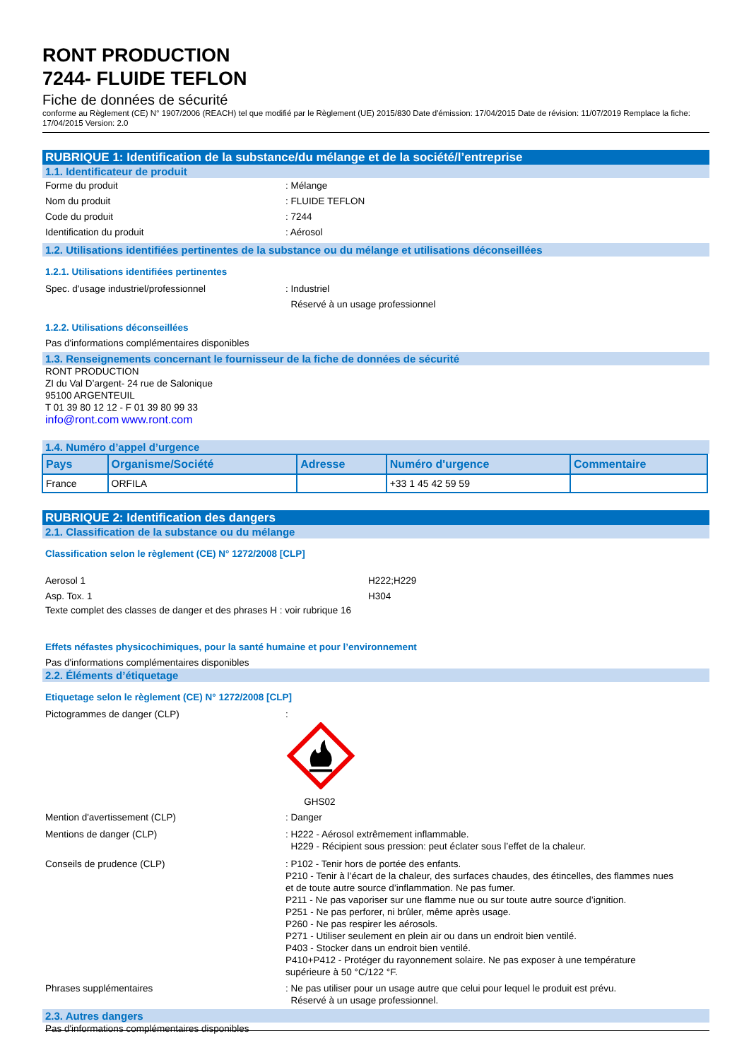RONT PRODUCTION
7244- FLUIDE TEFLON
Fiche de données de sécurité
conforme au Règlement (CE) N° 1907/2006 (REACH) tel que modifié par le Règlement (UE) 2015/830 Date d'émission: 17/04/2015 Date de révision: 11/07/2019 Remplace la fiche: 17/04/2015 Version: 2.0
RUBRIQUE 1: Identification de la substance/du mélange et de la société/l’entreprise
1.1. Identificateur de produit
Forme du produit: Mélange
Nom du produit: FLUIDE TEFLON
Code du produit: 7244
Identification du produit: Aérosol
1.2. Utilisations identifiées pertinentes de la substance ou du mélange et utilisations déconseillées
1.2.1. Utilisations identifiées pertinentes
Spec. d'usage industriel/professionnel: Industriel
Réservé à un usage professionnel
1.2.2. Utilisations déconseillées
Pas d'informations complémentaires disponibles
1.3. Renseignements concernant le fournisseur de la fiche de données de sécurité
RONT PRODUCTION
ZI du Val D’argent- 24 rue de Salonique
95100 ARGENTEUIL
T 01 39 80 12 12 - F 01 39 80 99 33
info@ront.com www.ront.com
1.4. Numéro d’appel d’urgence
| Pays | Organisme/Société | Adresse | Numéro d'urgence | Commentaire |
| --- | --- | --- | --- | --- |
| France | ORFILA | | +33 1 45 42 59 59 | |
RUBRIQUE 2: Identification des dangers
2.1. Classification de la substance ou du mélange
Classification selon le règlement (CE) N° 1272/2008 [CLP]
Aerosol 1 H222;H229
Asp. Tox. 1 H304
Texte complet des classes de danger et des phrases H : voir rubrique 16
Effets néfastes physicochimiques, pour la santé humaine et pour l’environnement
Pas d'informations complémentaires disponibles
2.2. Éléments d’étiquetage
Etiquetage selon le règlement (CE) N° 1272/2008 [CLP]
Pictogrammes de danger (CLP):
GHS02
Mention d'avertissement (CLP): Danger
Mentions de danger (CLP): H222 - Aérosol extrêmement inflammable.
H229 - Récipient sous pression: peut éclater sous l’effet de la chaleur.
Conseils de prudence (CLP): P102 - Tenir hors de portée des enfants.
P210 - Tenir à l’écart de la chaleur, des surfaces chaudes, des étincelles, des flammes nues et de toute autre source d’inflammation. Ne pas fumer.
P211 - Ne pas vaporiser sur une flamme nue ou sur toute autre source d’ignition.
P251 - Ne pas perforer, ni brûler, même après usage.
P260 - Ne pas respirer les aérosols.
P271 - Utiliser seulement en plein air ou dans un endroit bien ventilé.
P403 - Stocker dans un endroit bien ventilé.
P410+P412 - Protéger du rayonnement solaire. Ne pas exposer à une température supérieure à 50 °C/122 °F.
Phrases supplémentaires: Ne pas utiliser pour un usage autre que celui pour lequel le produit est prévu.
Réservé à un usage professionnel.
2.3. Autres dangers
Pas d'informations complémentaires disponibles